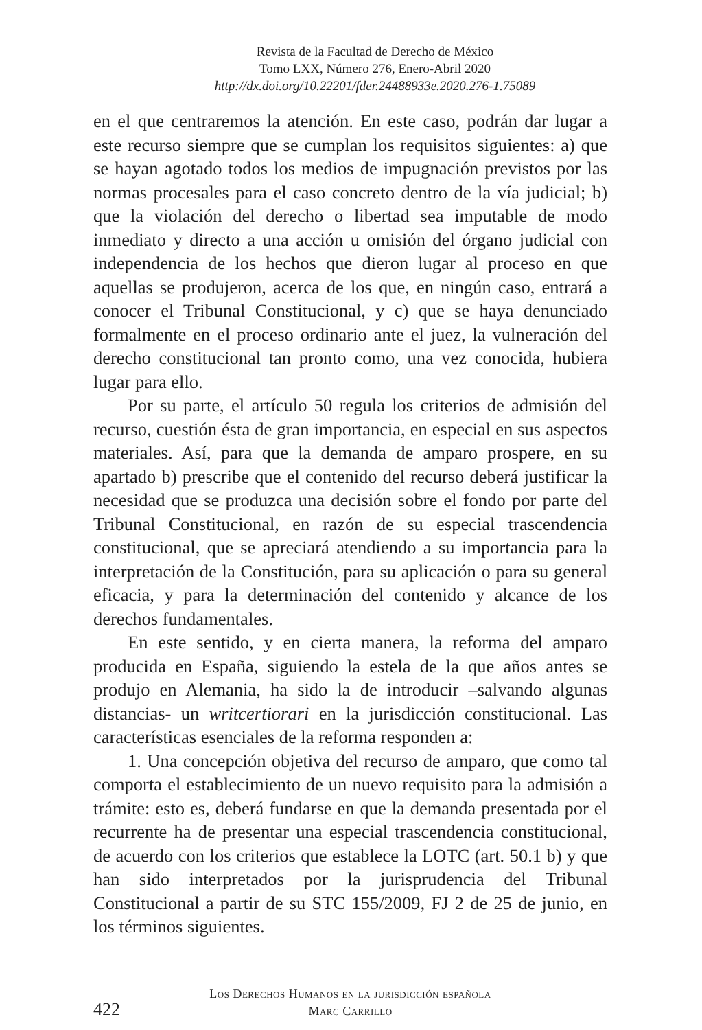Revista de la Facultad de Derecho de México
Tomo LXX, Número 276, Enero-Abril 2020
http://dx.doi.org/10.22201/fder.24488933e.2020.276-1.75089
en el que centraremos la atención. En este caso, podrán dar lugar a este recurso siempre que se cumplan los requisitos siguientes: a) que se hayan agotado todos los medios de impugnación previstos por las normas procesales para el caso concreto dentro de la vía judicial; b) que la violación del derecho o libertad sea imputable de modo inmediato y directo a una acción u omisión del órgano judicial con independencia de los hechos que dieron lugar al proceso en que aquellas se produjeron, acerca de los que, en ningún caso, entrará a conocer el Tribunal Constitucional, y c) que se haya denunciado formalmente en el proceso ordinario ante el juez, la vulneración del derecho constitucional tan pronto como, una vez conocida, hubiera lugar para ello.
Por su parte, el artículo 50 regula los criterios de admisión del recurso, cuestión ésta de gran importancia, en especial en sus aspectos materiales. Así, para que la demanda de amparo prospere, en su apartado b) prescribe que el contenido del recurso deberá justificar la necesidad que se produzca una decisión sobre el fondo por parte del Tribunal Constitucional, en razón de su especial trascendencia constitucional, que se apreciará atendiendo a su importancia para la interpretación de la Constitución, para su aplicación o para su general eficacia, y para la determinación del contenido y alcance de los derechos fundamentales.
En este sentido, y en cierta manera, la reforma del amparo producida en España, siguiendo la estela de la que años antes se produjo en Alemania, ha sido la de introducir –salvando algunas distancias- un writcertiorari en la jurisdicción constitucional. Las características esenciales de la reforma responden a:
1. Una concepción objetiva del recurso de amparo, que como tal comporta el establecimiento de un nuevo requisito para la admisión a trámite: esto es, deberá fundarse en que la demanda presentada por el recurrente ha de presentar una especial trascendencia constitucional, de acuerdo con los criterios que establece la LOTC (art. 50.1 b) y que han sido interpretados por la jurisprudencia del Tribunal Constitucional a partir de su STC 155/2009, FJ 2 de 25 de junio, en los términos siguientes.
422
Los Derechos Humanos en la jurisdicción española
Marc Carrillo